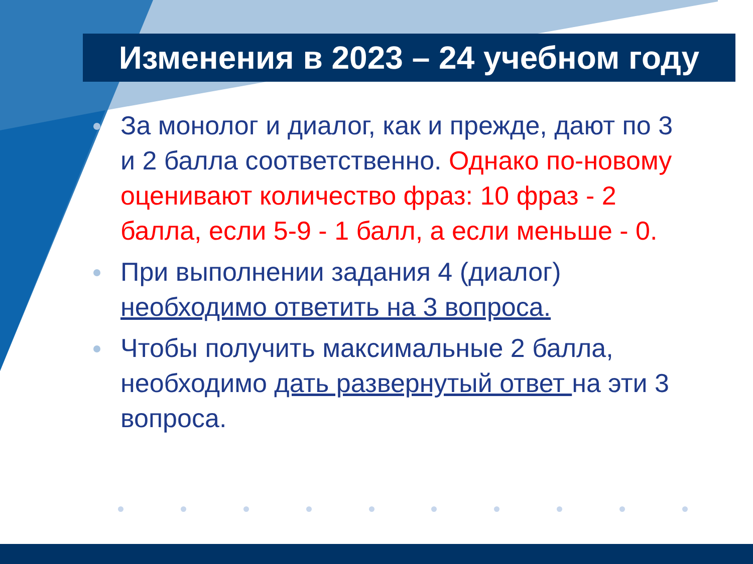Изменения в 2023 – 24 учебном году
За монолог и диалог, как и прежде, дают по 3 и 2 балла соответственно. Однако по-новому оценивают количество фраз: 10 фраз - 2 балла, если 5-9 - 1 балл, а если меньше - 0.
При выполнении задания 4 (диалог) необходимо ответить на 3 вопроса.
Чтобы получить максимальные 2 балла, необходимо дать развернутый ответ на эти 3 вопроса.